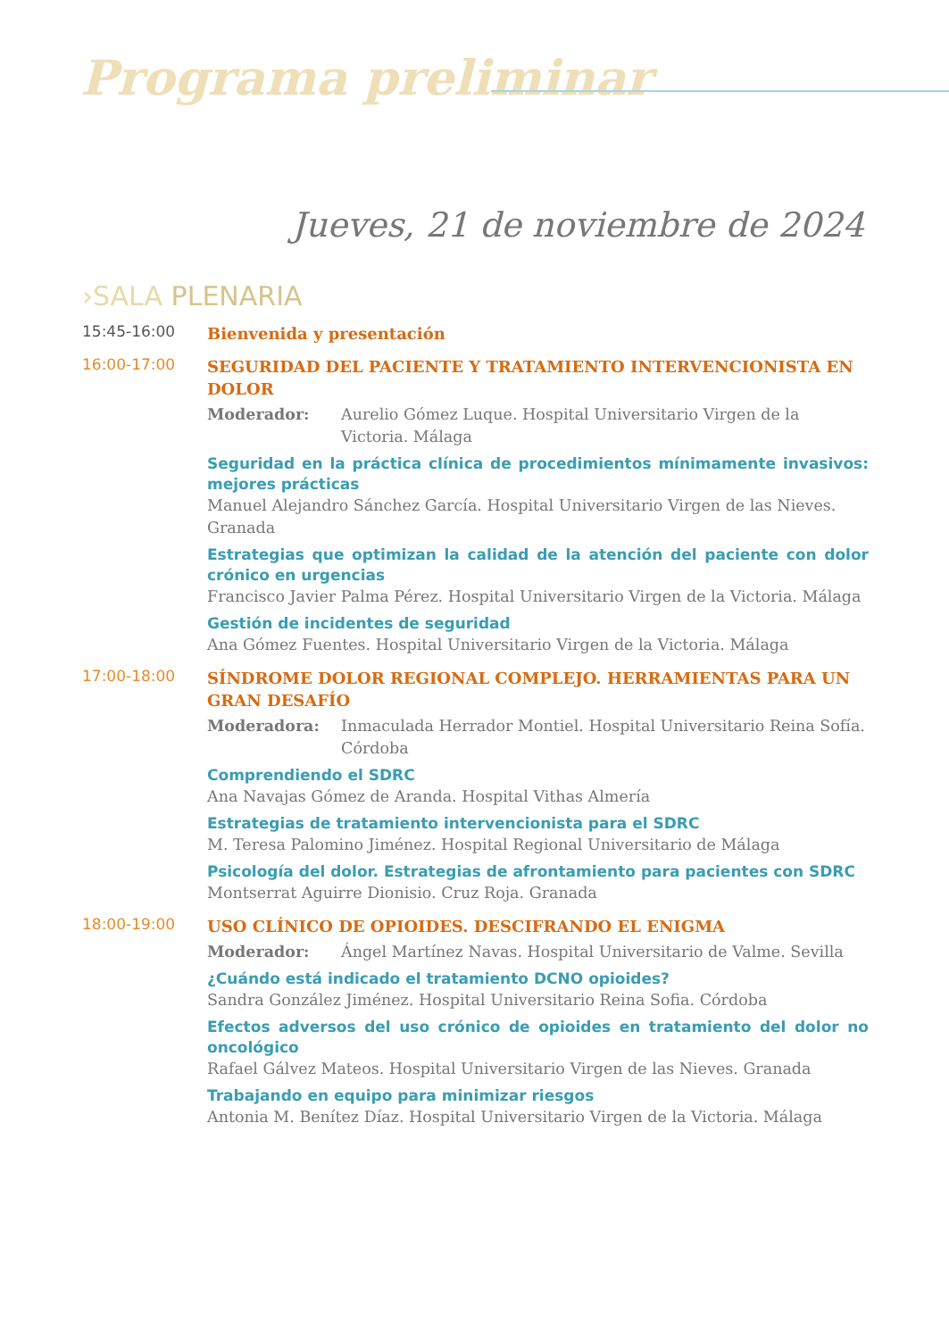Programa preliminar
Jueves, 21 de noviembre de 2024
›SALA PLENARIA
15:45-16:00
Bienvenida y presentación
16:00-17:00
SEGURIDAD DEL PACIENTE Y TRATAMIENTO INTERVENCIONISTA EN DOLOR
Moderador: Aurelio Gómez Luque. Hospital Universitario Virgen de la Victoria. Málaga
Seguridad en la práctica clínica de procedimientos mínimamente invasivos: mejores prácticas
Manuel Alejandro Sánchez García. Hospital Universitario Virgen de las Nieves. Granada
Estrategias que optimizan la calidad de la atención del paciente con dolor crónico en urgencias
Francisco Javier Palma Pérez. Hospital Universitario Virgen de la Victoria. Málaga
Gestión de incidentes de seguridad
Ana Gómez Fuentes. Hospital Universitario Virgen de la Victoria. Málaga
17:00-18:00
SÍNDROME DOLOR REGIONAL COMPLEJO. HERRAMIENTAS PARA UN GRAN DESAFÍO
Moderadora: Inmaculada Herrador Montiel. Hospital Universitario Reina Sofía. Córdoba
Comprendiendo el SDRC
Ana Navajas Gómez de Aranda. Hospital Vithas Almería
Estrategias de tratamiento intervencionista para el SDRC
M. Teresa Palomino Jiménez. Hospital Regional Universitario de Málaga
Psicología del dolor. Estrategias de afrontamiento para pacientes con SDRC
Montserrat Aguirre Dionisio. Cruz Roja. Granada
18:00-19:00
USO CLÍNICO DE OPIOIDES. DESCIFRANDO EL ENIGMA
Moderador: Ángel Martínez Navas. Hospital Universitario de Valme. Sevilla
¿Cuándo está indicado el tratamiento DCNO opioides?
Sandra González Jiménez. Hospital Universitario Reina Sofia. Córdoba
Efectos adversos del uso crónico de opioides en tratamiento del dolor no oncológico
Rafael Gálvez Mateos. Hospital Universitario Virgen de las Nieves. Granada
Trabajando en equipo para minimizar riesgos
Antonia M. Benítez Díaz. Hospital Universitario Virgen de la Victoria. Málaga